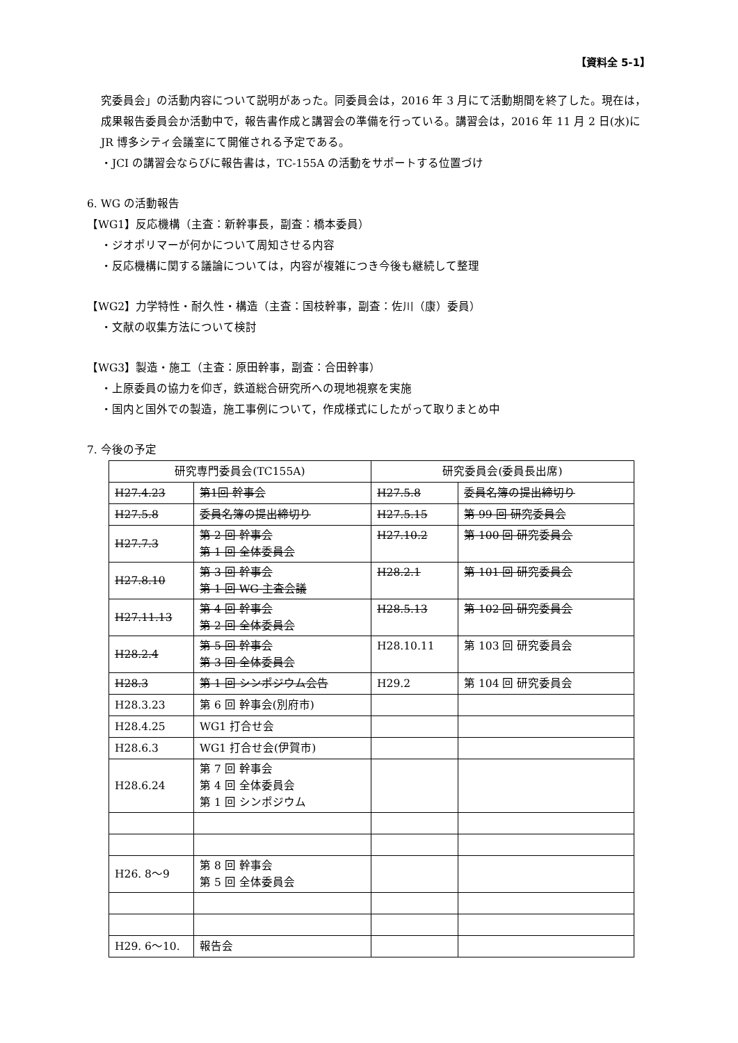【資料全 5-1】
究委員会」の活動内容について説明があった。同委員会は，2016 年 3 月にて活動期間を終了した。現在は，成果報告委員会か活動中で，報告書作成と講習会の準備を行っている。講習会は，2016 年 11 月 2 日(水)に JR 博多シティ会議室にて開催される予定である。
・JCI の講習会ならびに報告書は，TC-155A の活動をサポートする位置づけ
6. WG の活動報告
【WG1】反応機構（主査：新幹事長，副査：橋本委員）
・ジオポリマーが何かについて周知させる内容
・反応機構に関する議論については，内容が複雑につき今後も継続して整理
【WG2】力学特性・耐久性・構造（主査：国枝幹事，副査：佐川（康）委員）
・文献の収集方法について検討
【WG3】製造・施工（主査：原田幹事，副査：合田幹事）
・上原委員の協力を仰ぎ，鉄道総合研究所への現地視察を実施
・国内と国外での製造，施工事例について，作成様式にしたがって取りまとめ中
7. 今後の予定
| 研究専門委員会(TC155A) | | 研究委員会(委員長出席) | |
| --- | --- | --- | --- |
| H27.4.23 | 第1回 幹事会 | H27.5.8 | 委員名簿の提出締切り |
| H27.5.8 | 委員名簿の提出締切り | H27.5.15 | 第 99 回 研究委員会 |
| H27.7.3 | 第 2 回 幹事会 第 1 回 全体委員会 | H27.10.2 | 第 100 回 研究委員会 |
| H27.8.10 | 第 3 回 幹事会 第 1 回 WG 主査会議 | H28.2.1 | 第 101 回 研究委員会 |
| H27.11.13 | 第 4 回 幹事会 第 2 回 全体委員会 | H28.5.13 | 第 102 回 研究委員会 |
| H28.2.4 | 第 5 回 幹事会 第 3 回 全体委員会 | H28.10.11 | 第 103 回 研究委員会 |
| H28.3 | 第 1 回 シンポジウム会告 | H29.2 | 第 104 回 研究委員会 |
| H28.3.23 | 第 6 回 幹事会(別府市) | | |
| H28.4.25 | WG1 打合せ会 | | |
| H28.6.3 | WG1 打合せ会(伊賀市) | | |
| H28.6.24 | 第 7 回 幹事会 第 4 回 全体委員会 第 1 回 シンポジウム | | |
| H26. 8～9 | 第 8 回 幹事会 第 5 回 全体委員会 | | |
| H29. 6～10. | 報告会 | | |